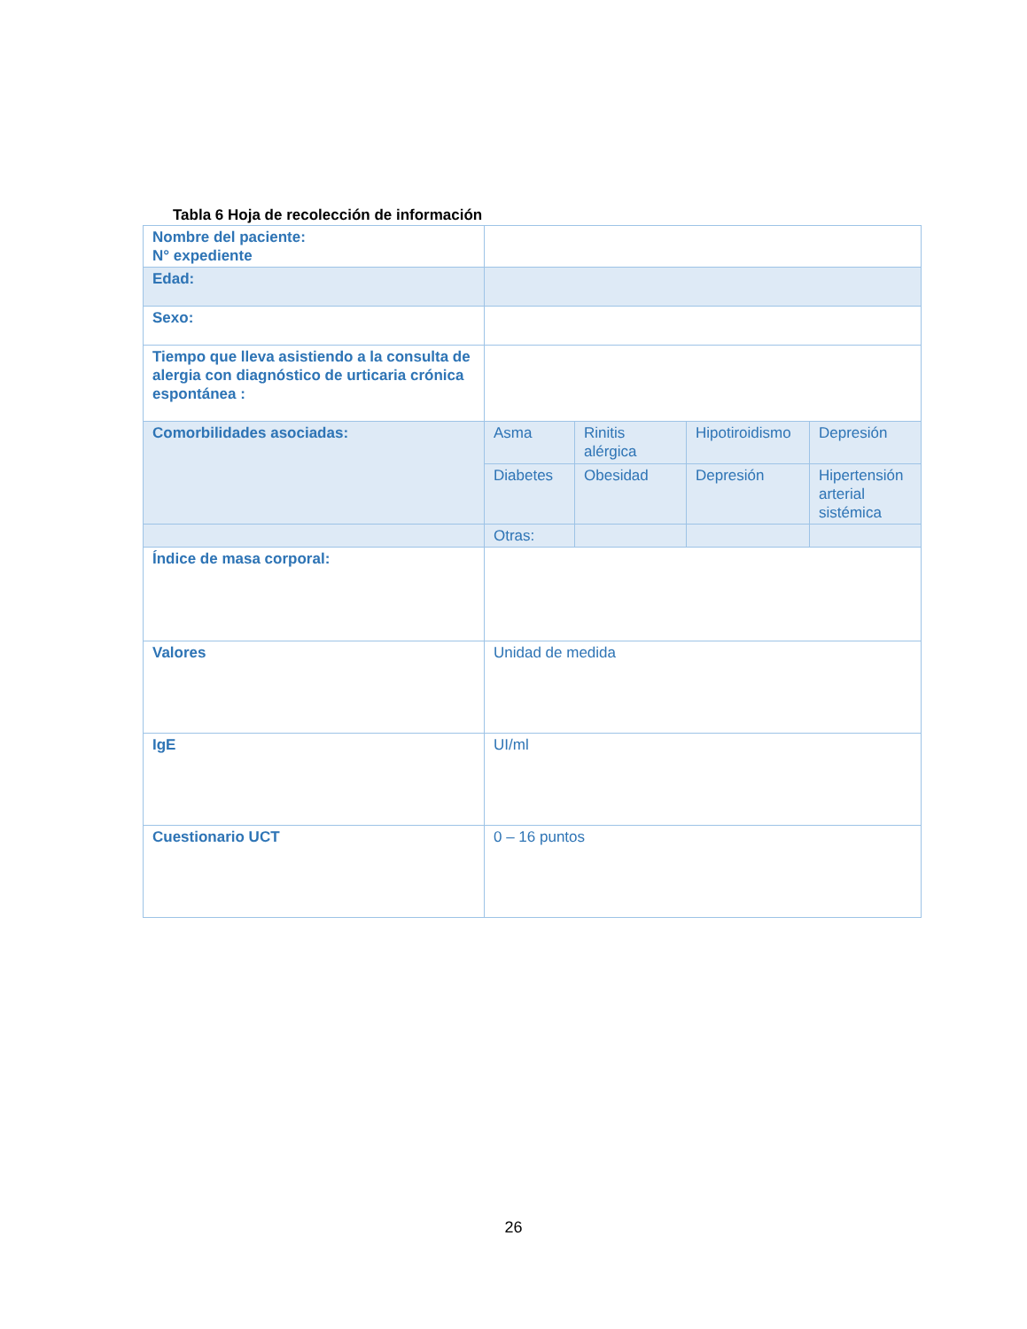Tabla 6 Hoja de recolección de información
| Nombre del paciente: N° expediente | | | | |
| Edad: | | | | |
| Sexo: | | | | |
| Tiempo que lleva asistiendo a la consulta de alergia con diagnóstico de urticaria crónica espontánea : | | | | |
| Comorbilidades asociadas: | Asma | Rinitis alérgica | Hipotiroidismo | Depresión |
| | Diabetes | Obesidad | Depresión | Hipertensión arterial sistémica |
| | Otras: | | | |
| Índice de masa corporal: | | | | |
| Valores | Unidad de medida | | | |
| IgE | UI/ml | | | |
| Cuestionario UCT | 0 – 16 puntos | | | |
26